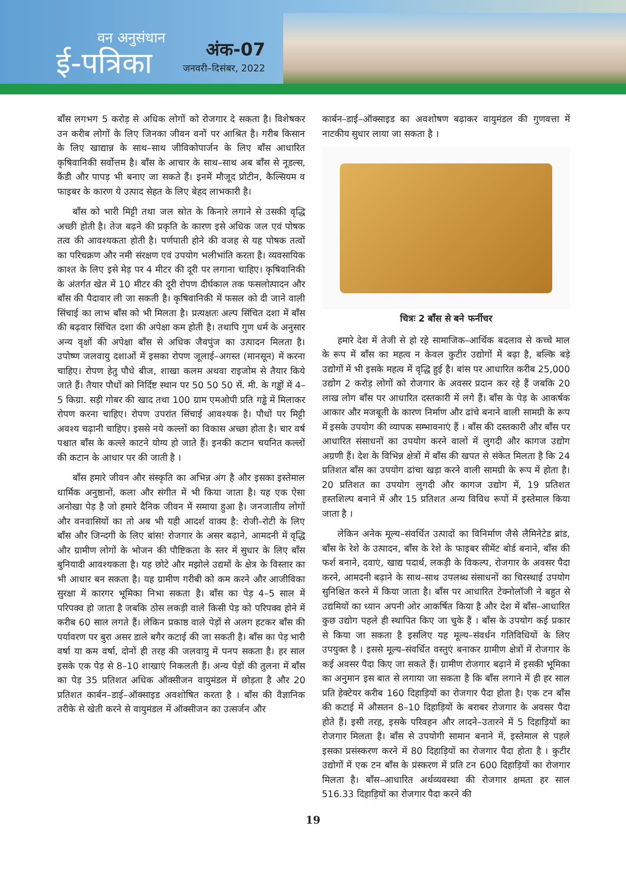वन अनुसंधान
ई-पत्रिका
अंक-07
जनवरी–दिसंबर, 2022
बाँस लगभग 5 करोड़ से अधिक लोगों को रोजगार दे सकता है। विशेषकर उन करीब लोगों के लिए जिनका जीवन वनों पर आश्रित है। गरीब किसान के लिए खाद्यान्न के साथ–साथ जीविकोपार्जन के लिए बाँस आधारित कृषिवानिकी सर्वोत्तम है। बाँस के आचार के साथ–साथ अब बाँस से नूडल्स, कैंडी और पापड़ भी बनाए जा सकते हैं। इनमें मौजूद प्रोटीन, कैल्सियम व फाइबर के कारण ये उत्पाद सेहत के लिए बेहद लाभकारी है।
बाँस को भारी मिट्टी तथा जल स्रोत के किनारे लगाने से उसकी वृद्धि अच्छी होती है। तेज बढ़ने की प्रकृति के कारण इसे अधिक जल एवं पोषक तत्व की आवश्यकता होती है। पर्णपाती होने की वजह से यह पोषक तत्वों का परिचक्रण और नमी संरक्षण एवं उपयोग भलीभांति करता है। व्यवसायिक काश्त के लिए इसे मेड़ पर 4 मीटर की दूरी पर लगाना चाहिए। कृषिवानिकी के अंतर्गत खेत में 10 मीटर की दूरी रोपण दीर्घकाल तक फसलोत्पादन और बाँस की पैदावार ली जा सकती है। कृषिवानिकी में फसल को दी जाने वाली सिंचाई का लाभ बाँस को भी मिलता है। प्रत्यक्षतः अल्प सिंचित दशा में बाँस की बढ़वार सिंचित दशा की अपेक्षा कम होती है। तथापि गुण धर्म के अनुसार अन्य वृक्षों की अपेक्षा बाँस से अधिक जैवपुंज का उत्पादन मिलता है। उपोष्ण जलवायु दशाओं में इसका रोपण जूलाई–अगस्त (मानसून) में करना चाहिए। रोपण हेतु पौधे बीज, शाखा कलम अथवा राइजोम से तैयार किये जाते हैं। तैयार पौधों को निर्दिष्ट स्थान पर 50 50 50 सें. मी. के गड्ढों में 4–5 किग्रा. सड़ी गोबर की खाद तथा 100 ग्राम एमओपी प्रति गड्ढे में मिलाकर रोपण करना चाहिए। रोपण उपरांत सिंचाई आवश्यक है। पौधों पर मिट्टी अवश्य चढ़ानी चाहिए। इससे नये कल्लों का विकास अच्छा होता है। चार वर्ष पश्चात बाँस के कल्ले काटने योग्य हो जाते हैं। इनकी कटान चयनित कल्लों की कटान के आधार पर की जाती है ।
बाँस हमारे जीवन और संस्कृति का अभिन्न अंग है और इसका इस्तेमाल धार्मिक अनुष्ठानों, कला और संगीत में भी किया जाता है। यह एक ऐसा अनोखा पेड़ है जो हमारे दैनिक जीवन में समाया हुआ है। जनजातीय लोगों और वनवासियों का तो अब भी यही आदर्श वाक्य है: रोजी–रोटी के लिए बाँस और जिन्दगी के लिए बांस! रोजगार के असर बढ़ाने, आमदनी में वृद्धि और ग्रामीण लोगों के भोजन की पौष्टिकता के स्तर में सुधार के लिए बाँस बुनियादी आवश्यकता है। यह छोटे और मझोले उद्यमों के क्षेत्र के विस्तार का भी आधार बन सकता है। यह ग्रामीण गरीबी को कम करने और आजीविका सुरक्षा में कारगर भूमिका निभा सकता है। बाँस का पेड़ 4–5 साल में परिपक्व हो जाता है जबकि ठोस लकड़ी वाले किसी पेड़ को परिपक्व होने में करीब 60 साल लगते हैं। लेकिन प्रकाष्ठ वाले पेड़ों से अलग हटकर बाँस की पर्यावरण पर बुरा असर डाले बगैर कटाई की जा सकती है। बाँस का पेड़ भारी वर्षा या कम वर्षा, दोनों ही तरह की जलवायु में पनप सकता है। हर साल इसके एक पेड़ से 8–10 शाखाएं निकलती हैं। अन्य पेड़ों की तुलना में बाँस का पेड़ 35 प्रतिशत अधिक ऑक्सीजन वायुमंडल में छोड़ता है और 20 प्रतिशत कार्बन–डाई–ऑक्साइड अवशोषित करता है । बाँस की वैज्ञानिक तरीके से खेती करने से वायुमंडल में ऑक्सीजन का उत्सर्जन और
कार्बन–डाई–ऑक्साइड का अवशोषण बढ़ाकर वायुमंडल की गुणवत्ता में नाटकीय सुधार लाया जा सकता है ।
चित्रः 2 बाँस से बने फर्नीचर
हमारे देश में तेजी से हो रहे सामाजिक–आर्थिक बदलाव से कच्चे माल के रूप में बाँस का महत्व न केवल कुटीर उद्योगों में बढ़ा है, बल्कि बड़े उद्योगों में भी इसके महत्व में वृद्धि हुई है। बांस पर आधारित करीब 25,000 उद्योग 2 करोड़ लोगों को रोजगार के अवसर प्रदान कर रहे हैं जबकि 20 लाख लोग बाँस पर आधारित दस्तकारी में लगे हैं। बाँस के पेड़ के आकर्षक आकार और मजबूती के कारण निर्माण और ढांचे बनाने वाली सामग्री के रूप में इसके उपयोग की व्यापक सम्भावनाएं हैं । बाँस की दस्तकारी और बाँस पर आधारित संसाधनों का उपयोग करने वालों में लुगदी और कागज उद्योग अग्रणी हैं। देश के विभिन्न क्षेत्रों में बाँस की खपत से संकेत मिलता है कि 24 प्रतिशत बाँस का उपयोग ढांचा खड़ा करने वाली सामग्री के रूप में होता है। 20 प्रतिशत का उपयोग लुगदी और कागज उद्योग में, 19 प्रतिशत हस्तशिल्प बनाने में और 15 प्रतिशत अन्य विविध रूपों में इस्तेमाल किया जाता है ।
लेकिन अनेक मूल्य–संवर्धित उत्पादों का विनिर्माण जैसे लैमिनेटेड ब्रांड, बाँस के रेशे के उत्पादन, बाँस के रेशे के फाइबर सीमेंट बोर्ड बनाने, बाँस की फर्श बनाने, दवाएं, खाद्य पदार्थ, लकड़ी के विकल्प, रोजगार के अवसर पैदा करने, आमदनी बढ़ाने के साथ–साथ उपलब्ध संसाधनों का चिरस्थाई उपयोग सुनिश्चित करने में किया जाता है। बाँस पर आधारित टेक्नोलॉजी ने बहुत से उद्यमियों का ध्यान अपनी ओर आकर्षित किया है और देश में बाँस–आधारित कुछ उद्योग पहले ही स्थापित किए जा चुके हैं । बाँस के उपयोग कई प्रकार से किया जा सकता है इसलिए यह मूल्य–संवर्धन गतिविधियों के लिए उपयुक्त है । इससे मूल्य–संवर्धित वस्तुएं बनाकर ग्रामीण क्षेत्रों में रोजगार के कई अवसर पैदा किए जा सकते हैं। ग्रामीण रोजगार बढ़ाने में इसकी भूमिका का अनुमान इस बात से लगाया जा सकता है कि बाँस लगाने में ही हर साल प्रति हेक्टेयर करीब 160 दिहाड़ियों का रोजगार पैदा होता है। एक टन बाँस की कटाई में औसतन 8–10 दिहाड़ियों के बराबर रोजगार के अवसर पैदा होते हैं। इसी तरह, इसके परिवहन और लादने–उतारने में 5 दिहाड़ियों का रोजगार मिलता है। बाँस से उपयोगी सामान बनाने में, इस्तेमाल से पहले इसका प्रसंस्करण करने में 80 दिहाड़ियों का रोजगार पैदा होता है । कुटीर उद्योगों में एक टन बाँस के प्रंस्करण में प्रति टन 600 दिहाड़ियों का रोजगार मिलता है। बाँस–आधारित अर्थव्यवस्था की रोजगार क्षमता हर साल 516.33 दिहाड़ियों का रोजगार पैदा करने की
19